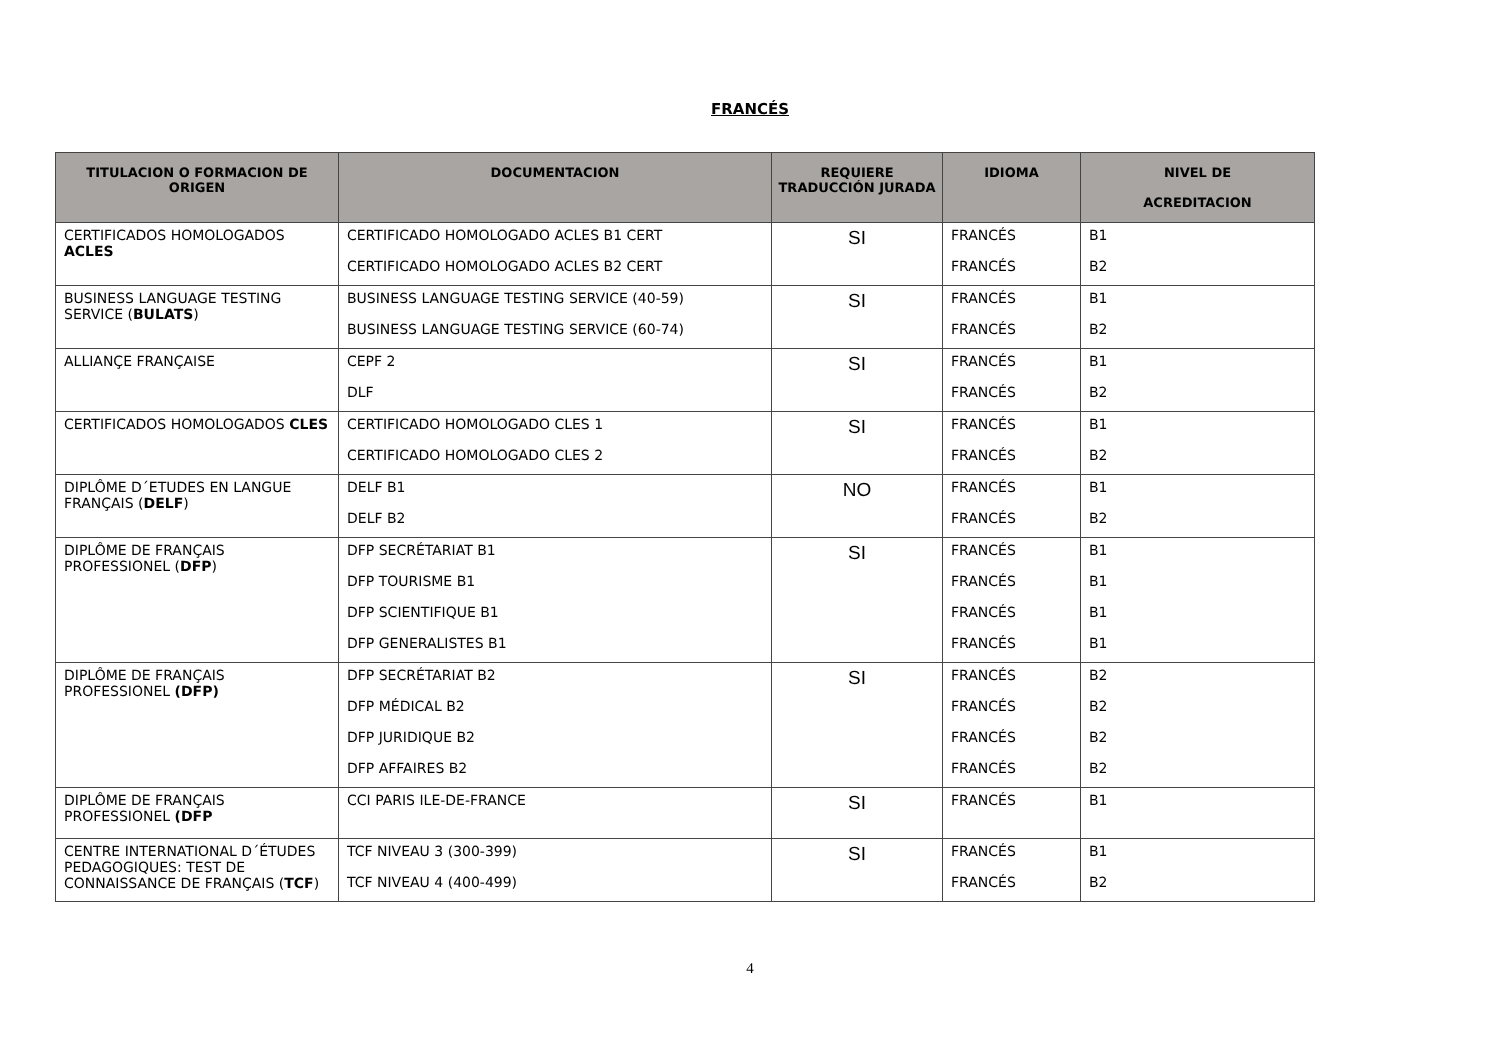FRANCÉS
| TITULACION O FORMACION DE ORIGEN | DOCUMENTACION | REQUIERE TRADUCCIÓN JURADA | IDIOMA | NIVEL DE ACREDITACION |
| --- | --- | --- | --- | --- |
| CERTIFICADOS HOMOLOGADOS ACLES | CERTIFICADO HOMOLOGADO ACLES B1 CERT | SI | FRANCÉS | B1 |
| | CERTIFICADO HOMOLOGADO ACLES B2 CERT | | FRANCÉS | B2 |
| BUSINESS LANGUAGE TESTING SERVICE ( BULATS ) | BUSINESS LANGUAGE TESTING SERVICE (40-59) | SI | FRANCÉS | B1 |
| | BUSINESS LANGUAGE TESTING SERVICE (60-74) | | FRANCÉS | B2 |
| ALLIANÇE FRANÇAISE | CEPF 2 | SI | FRANCÉS | B1 |
| | DLF | | FRANCÉS | B2 |
| CERTIFICADOS HOMOLOGADOS CLES | CERTIFICADO HOMOLOGADO CLES 1 | SI | FRANCÉS | B1 |
| | CERTIFICADO HOMOLOGADO CLES 2 | | FRANCÉS | B2 |
| DIPLÔME D´ETUDES EN LANGUE FRANÇAIS ( DELF ) | DELF B1 | NO | FRANCÉS | B1 |
| | DELF B2 | | FRANCÉS | B2 |
| DIPLÔME DE FRANÇAIS PROFESSIONEL ( DFP ) | DFP SECRÉTARIAT B1 | SI | FRANCÉS | B1 |
| | DFP TOURISME B1 | | FRANCÉS | B1 |
| | DFP SCIENTIFIQUE B1 | | FRANCÉS | B1 |
| | DFP GENERALISTES B1 | | FRANCÉS | B1 |
| DIPLÔME DE FRANÇAIS PROFESSIONEL (DFP) | DFP SECRÉTARIAT B2 | SI | FRANCÉS | B2 |
| | DFP MÉDICAL B2 | | FRANCÉS | B2 |
| | DFP JURIDIQUE B2 | | FRANCÉS | B2 |
| | DFP AFFAIRES B2 | | FRANCÉS | B2 |
| DIPLÔME DE FRANÇAIS PROFESSIONEL (DFP | CCI PARIS ILE-DE-FRANCE | SI | FRANCÉS | B1 |
| CENTRE INTERNATIONAL D´ÉTUDES PEDAGOGIQUES: TEST DE CONNAISSANCE DE FRANÇAIS ( TCF ) | TCF NIVEAU 3 (300-399) | SI | FRANCÉS | B1 |
| | TCF NIVEAU 4 (400-499) | | FRANCÉS | B2 |
4